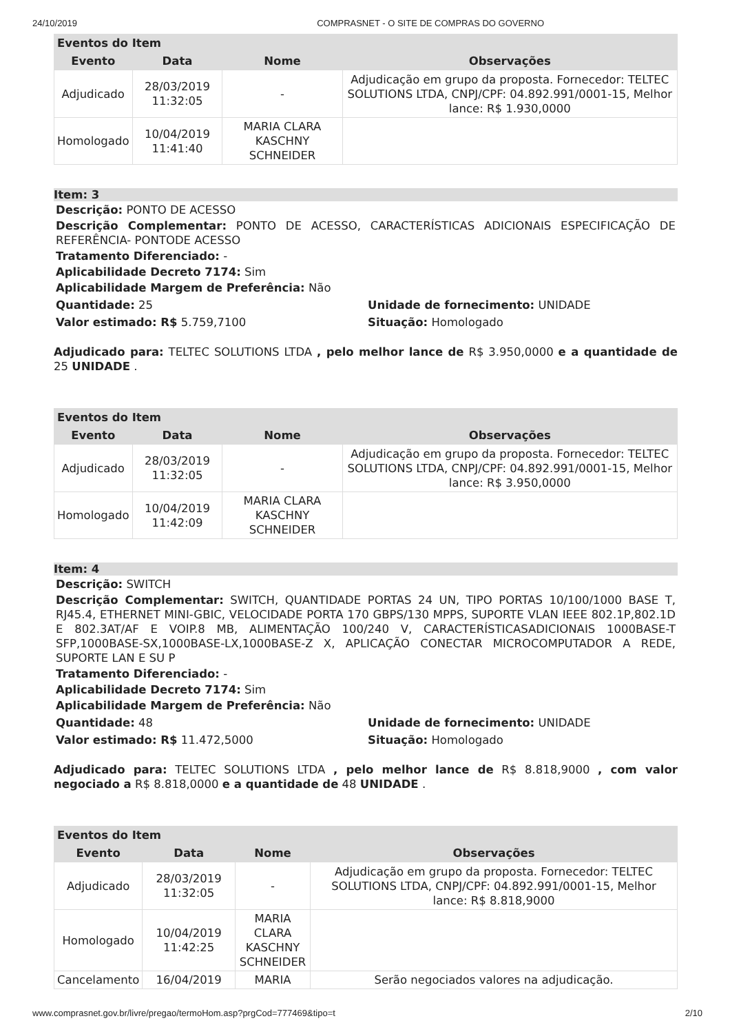24/10/2019 COMPRASNET - O SITE DE COMPRAS DO GOVERNO
| Eventos do Item | | | |
| --- | --- | --- | --- |
| Evento | Data | Nome | Observações |
| Adjudicado | 28/03/2019 11:32:05 | - | Adjudicação em grupo da proposta. Fornecedor: TELTEC SOLUTIONS LTDA, CNPJ/CPF: 04.892.991/0001-15, Melhor lance: R$ 1.930,0000 |
| Homologado | 10/04/2019 11:41:40 | MARIA CLARA KASCHNY SCHNEIDER | |
Item: 3
Descrição: PONTO DE ACESSO
Descrição Complementar: PONTO DE ACESSO, CARACTERÍSTICAS ADICIONAIS ESPECIFICAÇÃO DE REFERÊNCIA- PONTODE ACESSO
Tratamento Diferenciado: -
Aplicabilidade Decreto 7174: Sim
Aplicabilidade Margem de Preferência: Não
Quantidade: 25 Unidade de fornecimento: UNIDADE
Valor estimado: R$ 5.759,7100 Situação: Homologado
Adjudicado para: TELTEC SOLUTIONS LTDA , pelo melhor lance de R$ 3.950,0000 e a quantidade de 25 UNIDADE .
| Eventos do Item | | | |
| --- | --- | --- | --- |
| Evento | Data | Nome | Observações |
| Adjudicado | 28/03/2019 11:32:05 | - | Adjudicação em grupo da proposta. Fornecedor: TELTEC SOLUTIONS LTDA, CNPJ/CPF: 04.892.991/0001-15, Melhor lance: R$ 3.950,0000 |
| Homologado | 10/04/2019 11:42:09 | MARIA CLARA KASCHNY SCHNEIDER | |
Item: 4
Descrição: SWITCH
Descrição Complementar: SWITCH, QUANTIDADE PORTAS 24 UN, TIPO PORTAS 10/100/1000 BASE T, RJ45.4, ETHERNET MINI-GBIC, VELOCIDADE PORTA 170 GBPS/130 MPPS, SUPORTE VLAN IEEE 802.1P,802.1D E 802.3AT/AF E VOIP.8 MB, ALIMENTAÇÃO 100/240 V, CARACTERÍSTICASADICIONAIS 1000BASE-T SFP,1000BASE-SX,1000BASE-LX,1000BASE-Z X, APLICAÇÃO CONECTAR MICROCOMPUTADOR A REDE, SUPORTE LAN E SU P
Tratamento Diferenciado: -
Aplicabilidade Decreto 7174: Sim
Aplicabilidade Margem de Preferência: Não
Quantidade: 48 Unidade de fornecimento: UNIDADE
Valor estimado: R$ 11.472,5000 Situação: Homologado
Adjudicado para: TELTEC SOLUTIONS LTDA , pelo melhor lance de R$ 8.818,9000 , com valor negociado a R$ 8.818,0000 e a quantidade de 48 UNIDADE .
| Eventos do Item | | | |
| --- | --- | --- | --- |
| Evento | Data | Nome | Observações |
| Adjudicado | 28/03/2019 11:32:05 | - | Adjudicação em grupo da proposta. Fornecedor: TELTEC SOLUTIONS LTDA, CNPJ/CPF: 04.892.991/0001-15, Melhor lance: R$ 8.818,9000 |
| Homologado | 10/04/2019 11:42:25 | MARIA CLARA KASCHNY SCHNEIDER | |
| Cancelamento | 16/04/2019 | MARIA | Serão negociados valores na adjudicação. |
www.comprasnet.gov.br/livre/pregao/termoHom.asp?prgCod=777469&tipo=t 2/10